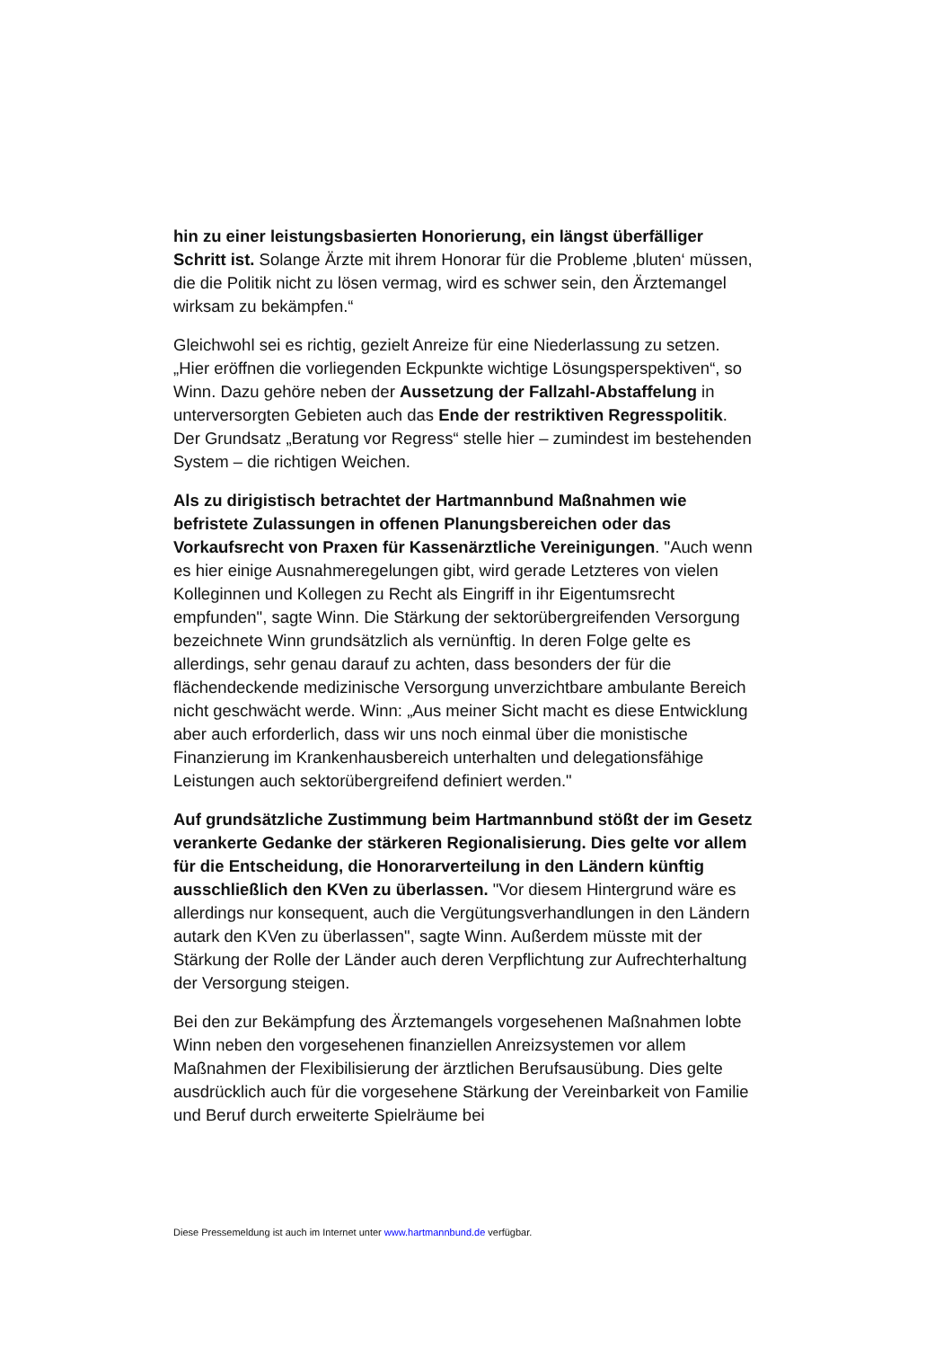hin zu einer leistungsbasierten Honorierung, ein längst überfälliger Schritt ist. Solange Ärzte mit ihrem Honorar für die Probleme ‚bluten‘ müssen, die die Politik nicht zu lösen vermag, wird es schwer sein, den Ärztemangel wirksam zu bekämpfen.“
Gleichwohl sei es richtig, gezielt Anreize für eine Niederlassung zu setzen. „Hier eröffnen die vorliegenden Eckpunkte wichtige Lösungsperspektiven“, so Winn. Dazu gehöre neben der Aussetzung der Fallzahl-Abstaffelung in unterversorgten Gebieten auch das Ende der restriktiven Regresspolitik. Der Grundsatz „Beratung vor Regress“ stelle hier – zumindest im bestehenden System – die richtigen Weichen.
Als zu dirigistisch betrachtet der Hartmannbund Maßnahmen wie befristete Zulassungen in offenen Planungsbereichen oder das Vorkaufsrecht von Praxen für Kassenärztliche Vereinigungen. "Auch wenn es hier einige Ausnahmeregelungen gibt, wird gerade Letzteres von vielen Kolleginnen und Kollegen zu Recht als Eingriff in ihr Eigentumsrecht empfunden", sagte Winn. Die Stärkung der sektorübergreifenden Versorgung bezeichnete Winn grundsätzlich als vernünftig. In deren Folge gelte es allerdings, sehr genau darauf zu achten, dass besonders der für die flächendeckende medizinische Versorgung unverzichtbare ambulante Bereich nicht geschwächt werde. Winn: „Aus meiner Sicht macht es diese Entwicklung aber auch erforderlich, dass wir uns noch einmal über die monistische Finanzierung im Krankenhausbereich unterhalten und delegationsfähige Leistungen auch sektorübergreifend definiert werden."
Auf grundsätzliche Zustimmung beim Hartmannbund stößt der im Gesetz verankerte Gedanke der stärkeren Regionalisierung. Dies gelte vor allem für die Entscheidung, die Honorarverteilung in den Ländern künftig ausschließlich den KVen zu überlassen. "Vor diesem Hintergrund wäre es allerdings nur konsequent, auch die Vergütungsverhandlungen in den Ländern autark den KVen zu überlassen", sagte Winn. Außerdem müsste mit der Stärkung der Rolle der Länder auch deren Verpflichtung zur Aufrechterhaltung der Versorgung steigen.
Bei den zur Bekämpfung des Ärztemangels vorgesehenen Maßnahmen lobte Winn neben den vorgesehenen finanziellen Anreizsystemen vor allem Maßnahmen der Flexibilisierung der ärztlichen Berufsausübung. Dies gelte ausdrücklich auch für die vorgesehene Stärkung der Vereinbarkeit von Familie und Beruf durch erweiterte Spielräume bei
Diese Pressemeldung ist auch im Internet unter www.hartmannbund.de verfügbar.